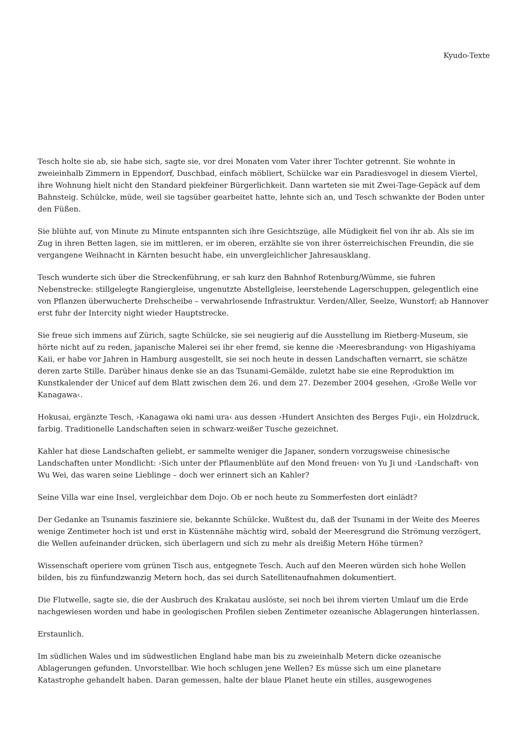Kyudo-Texte
Tesch holte sie ab, sie habe sich, sagte sie, vor drei Monaten vom Vater ihrer Tochter getrennt. Sie wohnte in zweieinhalb Zimmern in Eppendorf, Duschbad, einfach möbliert, Schülcke war ein Paradiesvogel in diesem Viertel, ihre Wohnung hielt nicht den Standard piekfeiner Bürgerlichkeit. Dann warteten sie mit Zwei-Tage-Gepäck auf dem Bahnsteig. Schülcke, müde, weil sie tagsüber gearbeitet hatte, lehnte sich an, und Tesch schwankte der Boden unter den Füßen.
Sie blühte auf, von Minute zu Minute entspannten sich ihre Gesichtszüge, alle Müdigkeit fiel von ihr ab. Als sie im Zug in ihren Betten lagen, sie im mittleren, er im oberen, erzählte sie von ihrer österreichischen Freundin, die sie vergangene Weihnacht in Kärnten besucht habe, ein unvergleichlicher Jahresausklang.
Tesch wunderte sich über die Streckenführung, er sah kurz den Bahnhof Rotenburg/Wümme, sie fuhren Nebenstrecke: stillgelegte Rangiergleise, ungenutzte Abstellgleise, leerstehende Lagerschuppen, gelegentlich eine von Pflanzen überwucherte Drehscheibe – verwahrlosende Infrastruktur. Verden/Aller, Seelze, Wunstorf; ab Hannover erst fuhr der Intercity night wieder Hauptstrecke.
Sie freue sich immens auf Zürich, sagte Schülcke, sie sei neugierig auf die Ausstellung im Rietberg-Museum, sie hörte nicht auf zu reden, japanische Malerei sei ihr eher fremd, sie kenne die ›Meeresbrandung‹ von Higashiyama Kaii, er habe vor Jahren in Hamburg ausgestellt, sie sei noch heute in dessen Landschaften vernarrt, sie schätze deren zarte Stille. Darüber hinaus denke sie an das Tsunami-Gemälde, zuletzt habe sie eine Reproduktion im Kunstkalender der Unicef auf dem Blatt zwischen dem 26. und dem 27. Dezember 2004 gesehen, ›Große Welle vor Kanagawa‹.
Hokusai, ergänzte Tesch, ›Kanagawa oki nami ura‹ aus dessen ›Hundert Ansichten des Berges Fuji‹, ein Holzdruck, farbig. Traditionelle Landschaften seien in schwarz-weißer Tusche gezeichnet.
Kahler hat diese Landschaften geliebt, er sammelte weniger die Japaner, sondern vorzugsweise chinesische Landschaften unter Mondlicht: ›Sich unter der Pflaumenblüte auf den Mond freuen‹ von Yu Ji und ›Landschaft‹ von Wu Wei, das waren seine Lieblinge – doch wer erinnert sich an Kahler?
Seine Villa war eine Insel, vergleichbar dem Dojo. Ob er noch heute zu Sommerfesten dort einlädt?
Der Gedanke an Tsunamis fasziniere sie, bekannte Schülcke. Wußtest du, daß der Tsunami in der Weite des Meeres wenige Zentimeter hoch ist und erst in Küstennähe mächtig wird, sobald der Meeresgrund die Strömung verzögert, die Wellen aufeinander drücken, sich überlagern und sich zu mehr als dreißig Metern Höhe türmen?
Wissenschaft operiere vom grünen Tisch aus, entgegnete Tesch. Auch auf den Meeren würden sich hohe Wellen bilden, bis zu fünfundzwanzig Metern hoch, das sei durch Satellitenaufnahmen dokumentiert.
Die Flutwelle, sagte sie, die der Ausbruch des Krakatau auslöste, sei noch bei ihrem vierten Umlauf um die Erde nachgewiesen worden und habe in geologischen Profilen sieben Zentimeter ozeanische Ablagerungen hinterlassen.
Erstaunlich.
Im südlichen Wales und im südwestlichen England habe man bis zu zweieinhalb Metern dicke ozeanische Ablagerungen gefunden. Unvorstellbar. Wie hoch schlugen jene Wellen? Es müsse sich um eine planetare Katastrophe gehandelt haben. Daran gemessen, halte der blaue Planet heute ein stilles, ausgewogenes